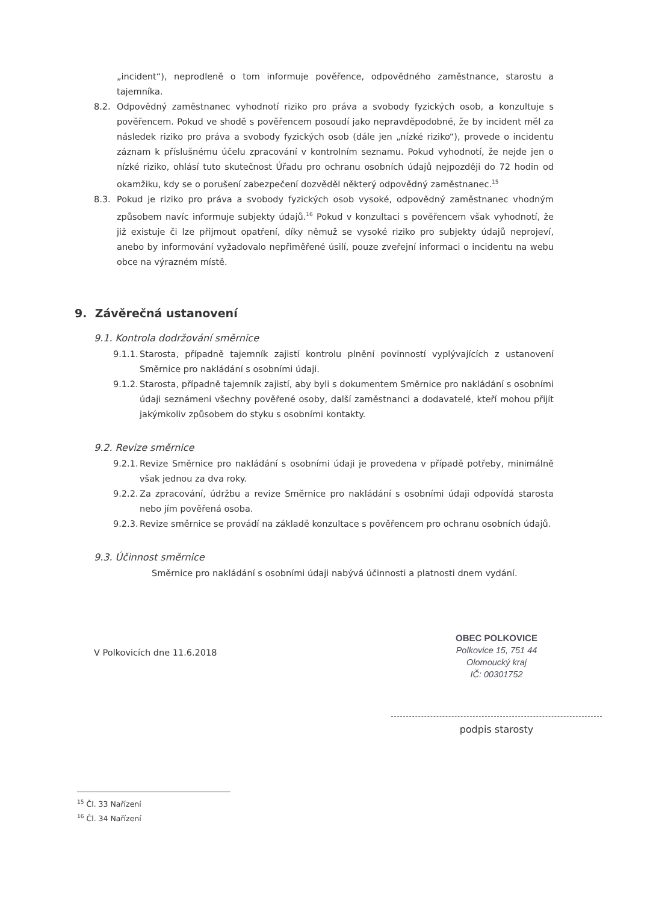„incident“), neprodleně o tom informuje pověřence, odpovědného zaměstnance, starostu a tajemníka.
8.2. Odpovědný zaměstnanec vyhodnotí riziko pro práva a svobody fyzických osob, a konzultuje s pověřencem. Pokud ve shodě s pověřencem posoudí jako nepravděpodobné, že by incident měl za následek riziko pro práva a svobody fyzických osob (dále jen „nízké riziko“), provede o incidentu záznam k příslušnému účelu zpracování v kontrolním seznamu. Pokud vyhodnotí, že nejde jen o nízké riziko, ohlásí tuto skutečnost Úřadu pro ochranu osobních údajů nejpozději do 72 hodin od okamžiku, kdy se o porušení zabezpečení dozvěděl některý odpovědný zaměstnanec.<sup>15</sup>
8.3. Pokud je riziko pro práva a svobody fyzických osob vysoké, odpovědný zaměstnanec vhodným způsobem navíc informuje subjekty údajů.<sup>16</sup> Pokud v konzultaci s pověřencem však vyhodnotí, že již existuje či lze přijmout opatření, díky němuž se vysoké riziko pro subjekty údajů neprojeví, anebo by informování vyžadovalo nepřiměřené úsilí, pouze zveřejní informaci o incidentu na webu obce na výrazném místě.
9. Závěrečná ustanovení
9.1. Kontrola dodržování směrnice
9.1.1. Starosta, případně tajemník zajistí kontrolu plnění povinností vyplývajících z ustanovení Směrnice pro nakládání s osobními údaji.
9.1.2. Starosta, případně tajemník zajistí, aby byli s dokumentem Směrnice pro nakládání s osobními údaji seznámeni všechny pověřené osoby, další zaměstnanci a dodavatelé, kteří mohou přijít jakýmkoliv způsobem do styku s osobními kontakty.
9.2. Revize směrnice
9.2.1. Revize Směrnice pro nakládání s osobními údaji je provedena v případě potřeby, minimálně však jednou za dva roky.
9.2.2. Za zpracování, údržbu a revize Směrnice pro nakládání s osobními údaji odpovídá starosta nebo jím pověřená osoba.
9.2.3. Revize směrnice se provádí na základě konzultace s pověřencem pro ochranu osobních údajů.
9.3. Účinnost směrnice
Směrnice pro nakládání s osobními údaji nabývá účinnosti a platnosti dnem vydání.
V Polkovicích dne 11.6.2018
OBEC POLKOVICE
Polkovice 15, 751 44
Olomoucký kraj
IČ: 00301752
podpis starosty
<sup>15</sup> Čl. 33 Nařízení
<sup>16</sup> Čl. 34 Nařízení